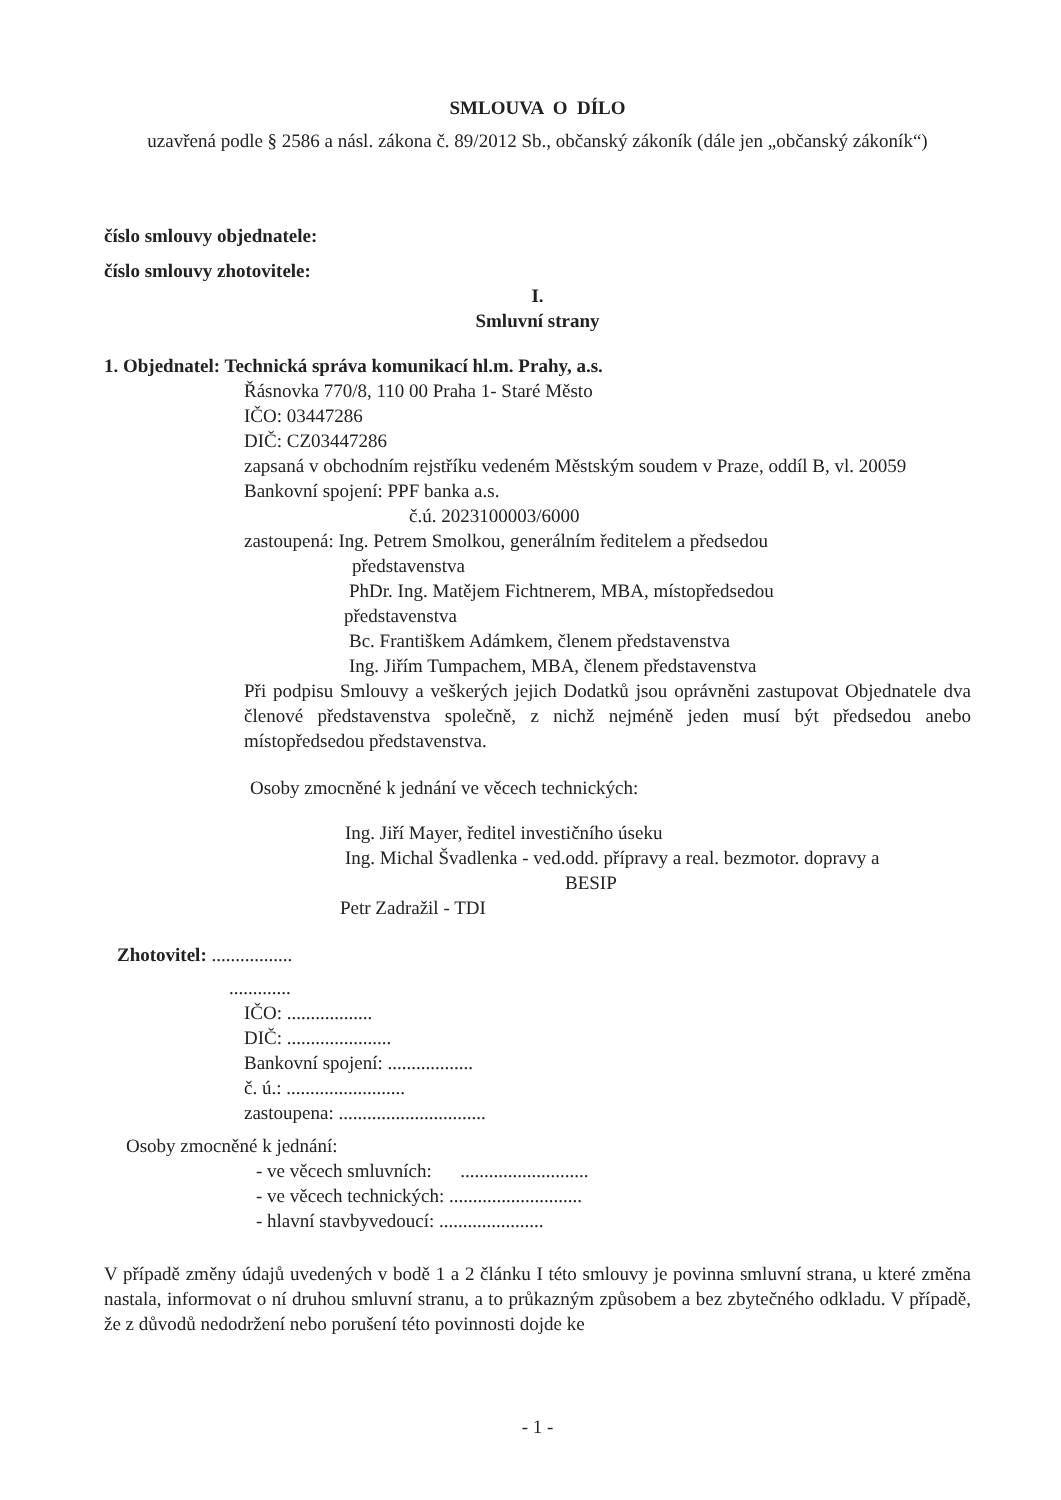SMLOUVA O DÍLO
uzavřená podle § 2586 a násl. zákona č. 89/2012 Sb., občanský zákoník (dále jen „občanský zákoník“)
číslo smlouvy objednatele:
číslo smlouvy zhotovitele:
I.
Smluvní strany
1. Objednatel: Technická správa komunikací hl.m. Prahy, a.s.
Řásnovka 770/8, 110 00 Praha 1- Staré Město
IČO: 03447286
DIČ: CZ03447286
zapsaná v obchodním rejstříku vedeném Městským soudem v Praze, oddíl B, vl. 20059
Bankovní spojení: PPF banka a.s.
č.ú. 2023100003/6000
zastoupená: Ing. Petrem Smolkou, generálním ředitelem a předsedou
představenstva
PhDr. Ing. Matějem Fichtnerem, MBA, místopředsedou
představenstva
Bc. Františkem Adámkem, členem představenstva
Ing. Jiřím Tumpachem, MBA, členem představenstva
Při podpisu Smlouvy a veškerých jejich Dodatků jsou oprávněni zastupovat Objednatele dva členové představenstva společně, z nichž nejméně jeden musí být předsedou anebo místopředsedou představenstva.
Osoby zmocněné k jednání ve věcech technických:
Ing. Jiří Mayer, ředitel investičního úseku
Ing. Michal Švadlenka - ved.odd. přípravy a real. bezmotor. dopravy a
BESIP
Petr Zadražil - TDI
Zhotovitel: .................
.............
IČO: ..................
DIČ: ......................
Bankovní spojení: ..................
č. ú.: .........................
zastoupena: ...............................
Osoby zmocněné k jednání:
- ve věcech smluvních: ...........................
- ve věcech technických: ............................
- hlavní stavbyvedoucí: ......................
V případě změny údajů uvedených v bodě 1 a 2 článku I této smlouvy je povinna smluvní strana, u které změna nastala, informovat o ní druhou smluvní stranu, a to průkazným způsobem a bez zbytečného odkladu. V případě, že z důvodů nedodržení nebo porušení této povinnosti dojde ke
- 1 -